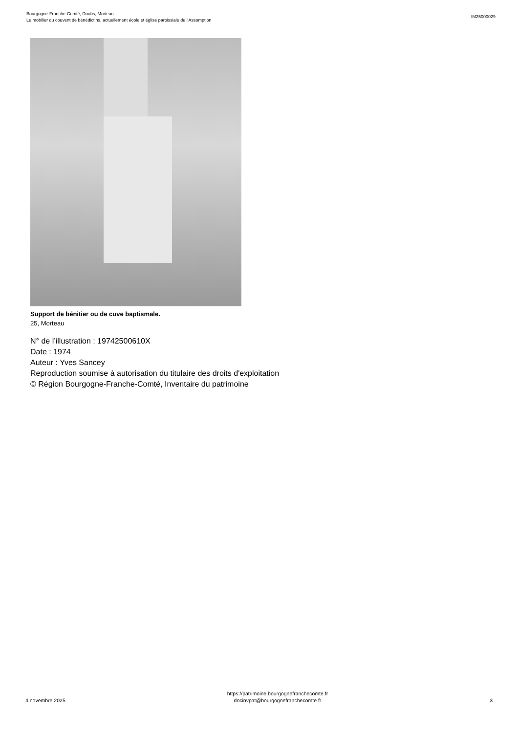Bourgogne-Franche-Comté, Doubs, Morteau
Le mobilier du couvent de bénédictins, actuellement école et église paroissiale de l'Assomption
IM25000029
Support de bénitier ou de cuve baptismale.
25, Morteau
N° de l’illustration : 19742500610X
Date : 1974
Auteur : Yves Sancey
Reproduction soumise à autorisation du titulaire des droits d'exploitation
© Région Bourgogne-Franche-Comté, Inventaire du patrimoine
4 novembre 2025
https://patrimoine.bourgognefranchecomte.fr
docinvpat@bourgognefranchecomte.fr
3